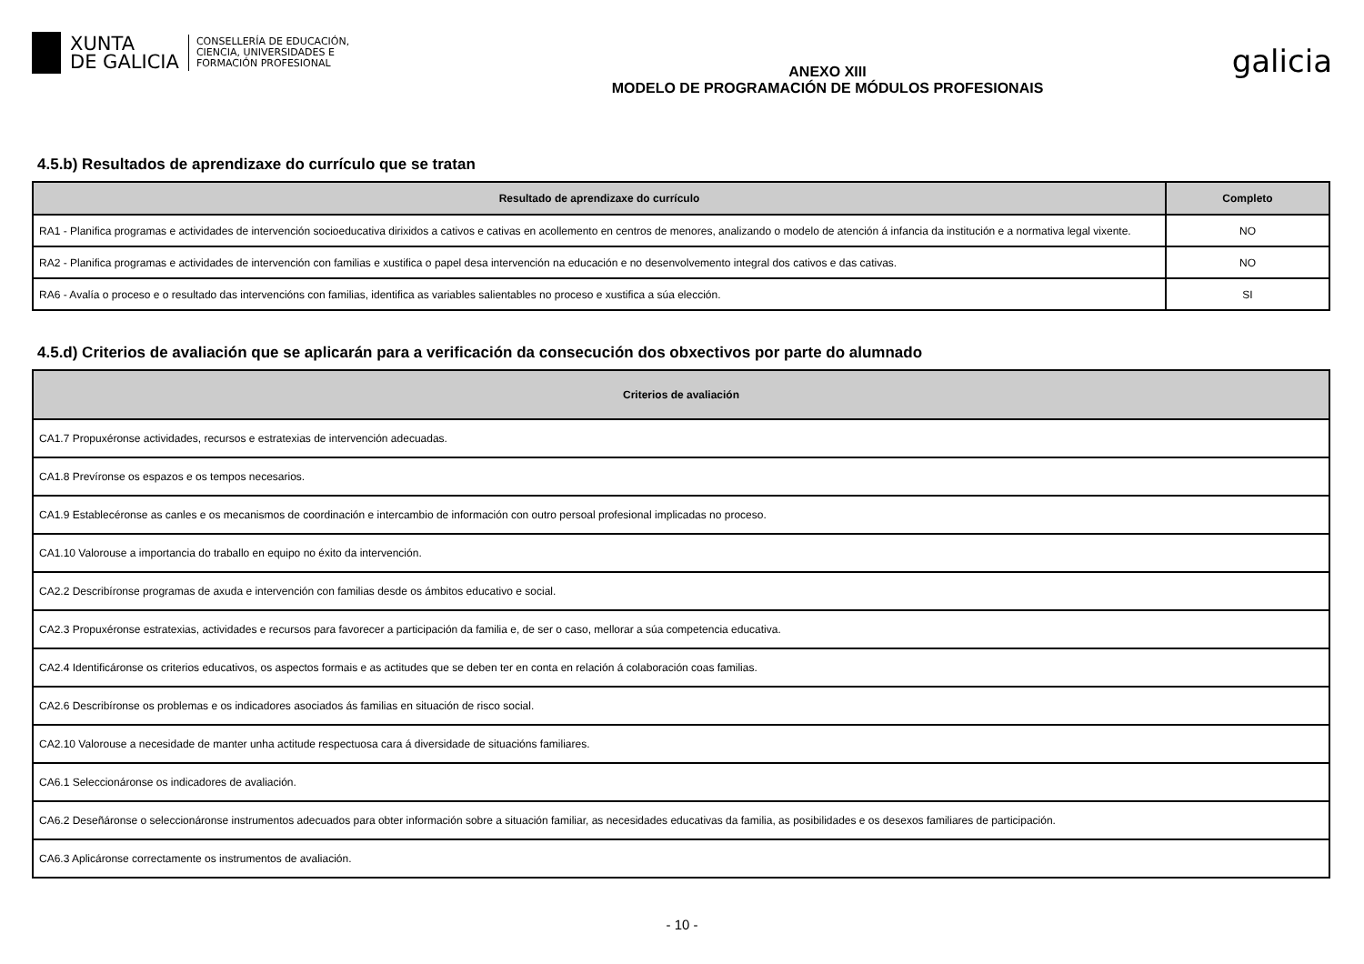XUNTA
DE GALICIA
CONSELLERÍA DE EDUCACIÓN,
CIENCIA, UNIVERSIDADES E
FORMACIÓN PROFESIONAL
ANEXO XIII
MODELO DE PROGRAMACIÓN DE MÓDULOS PROFESIONAIS
galicia
4.5.b) Resultados de aprendizaxe do currículo que se tratan
| Resultado de aprendizaxe do currículo | Completo |
| --- | --- |
| RA1 - Planifica programas e actividades de intervención socioeducativa dirixidos a cativos e cativas en acollemento en centros de menores, analizando o modelo de atención á infancia da institución e a normativa legal vixente. | NO |
| RA2 - Planifica programas e actividades de intervención con familias e xustifica o papel desa intervención na educación e no desenvolvemento integral dos cativos e das cativas. | NO |
| RA6 - Avalía o proceso e o resultado das intervencións con familias, identifica as variables salientables no proceso e xustifica a súa elección. | SI |
4.5.d) Criterios de avaliación que se aplicarán para a verificación da consecución dos obxectivos por parte do alumnado
| Criterios de avaliación |
| --- |
| CA1.7 Propuxéronse actividades, recursos e estratexias de intervención adecuadas. |
| CA1.8 Prevíronse os espazos e os tempos necesarios. |
| CA1.9 Establecéronse as canles e os mecanismos de coordinación e intercambio de información con outro persoal profesional implicadas no proceso. |
| CA1.10 Valorouse a importancia do traballo en equipo no éxito da intervención. |
| CA2.2 Describíronse programas de axuda e intervención con familias desde os ámbitos educativo e social. |
| CA2.3 Propuxéronse estratexias, actividades e recursos para favorecer a participación da familia e, de ser o caso, mellorar a súa competencia educativa. |
| CA2.4 Identificáronse os criterios educativos, os aspectos formais e as actitudes que se deben ter en conta en relación á colaboración coas familias. |
| CA2.6 Describíronse os problemas e os indicadores asociados ás familias en situación de risco social. |
| CA2.10 Valorouse a necesidade de manter unha actitude respectuosa cara á diversidade de situacións familiares. |
| CA6.1 Seleccionáronse os indicadores de avaliación. |
| CA6.2 Deseñáronse o seleccionáronse instrumentos adecuados para obter información sobre a situación familiar, as necesidades educativas da familia, as posibilidades e os desexos familiares de participación. |
| CA6.3 Aplicáronse correctamente os instrumentos de avaliación. |
- 10 -